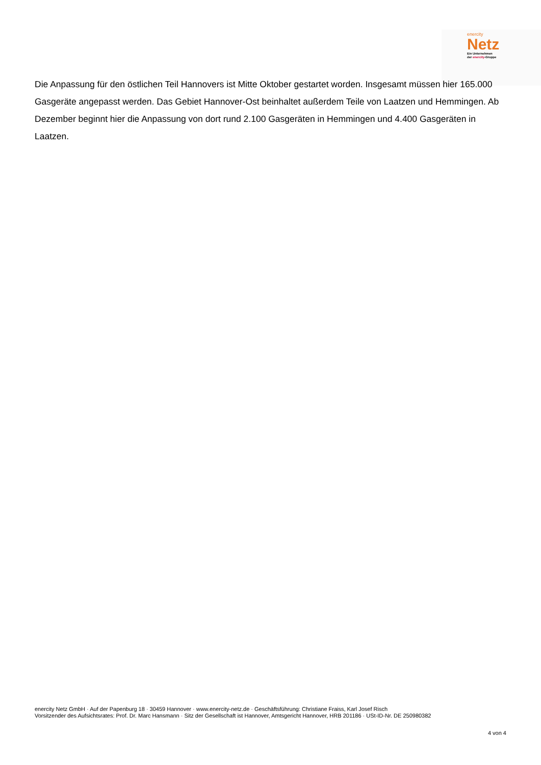enercity
Netz
Ein Unternehmen
der enercity-Gruppe
Die Anpassung für den östlichen Teil Hannovers ist Mitte Oktober gestartet worden. Insgesamt müssen hier 165.000 Gasgeräte angepasst werden. Das Gebiet Hannover-Ost beinhaltet außerdem Teile von Laatzen und Hemmingen. Ab Dezember beginnt hier die Anpassung von dort rund 2.100 Gasgeräten in Hemmingen und 4.400 Gasgeräten in Laatzen.
enercity Netz GmbH · Auf der Papenburg 18 · 30459 Hannover · www.enercity-netz.de · Geschäftsführung: Christiane Fraiss, Karl Josef Risch
Vorsitzender des Aufsichtsrates: Prof. Dr. Marc Hansmann · Sitz der Gesellschaft ist Hannover, Amtsgericht Hannover, HRB 201186 · USt-ID-Nr. DE 250980382
4 von 4